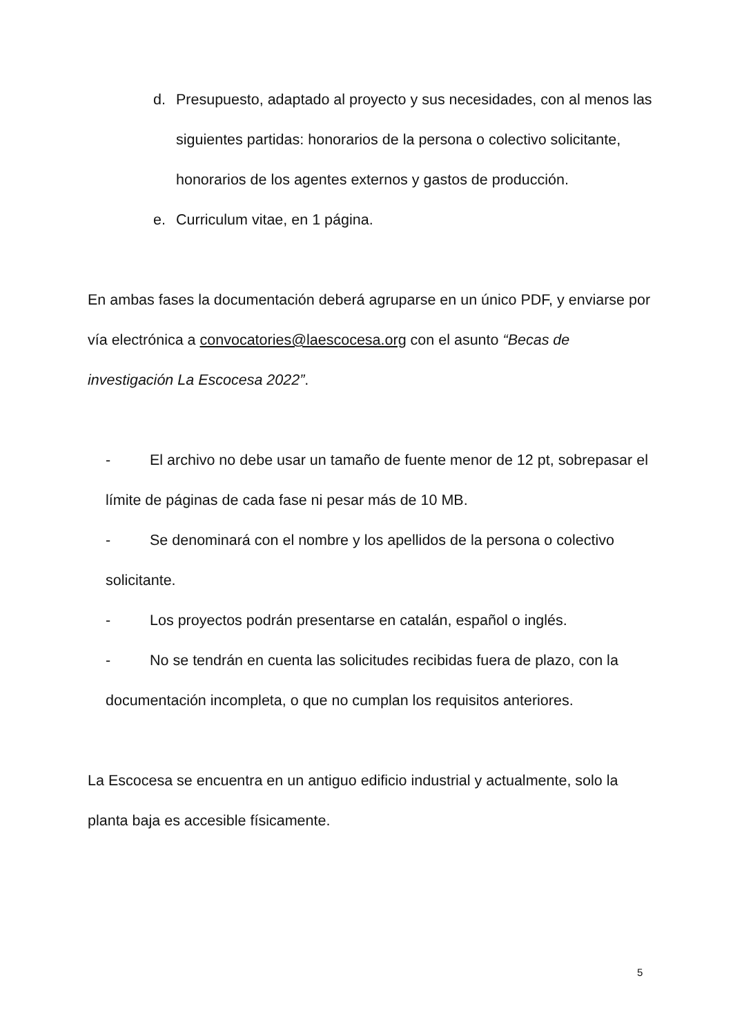d. Presupuesto, adaptado al proyecto y sus necesidades, con al menos las siguientes partidas: honorarios de la persona o colectivo solicitante, honorarios de los agentes externos y gastos de producción.
e. Curriculum vitae, en 1 página.
En ambas fases la documentación deberá agruparse en un único PDF, y enviarse por vía electrónica a convocatories@laescocesa.org con el asunto “Becas de investigación La Escocesa 2022”.
- El archivo no debe usar un tamaño de fuente menor de 12 pt, sobrepasar el límite de páginas de cada fase ni pesar más de 10 MB.
- Se denominará con el nombre y los apellidos de la persona o colectivo solicitante.
- Los proyectos podrán presentarse en catalán, español o inglés.
- No se tendrán en cuenta las solicitudes recibidas fuera de plazo, con la documentación incompleta, o que no cumplan los requisitos anteriores.
La Escocesa se encuentra en un antiguo edificio industrial y actualmente, solo la planta baja es accesible físicamente.
5